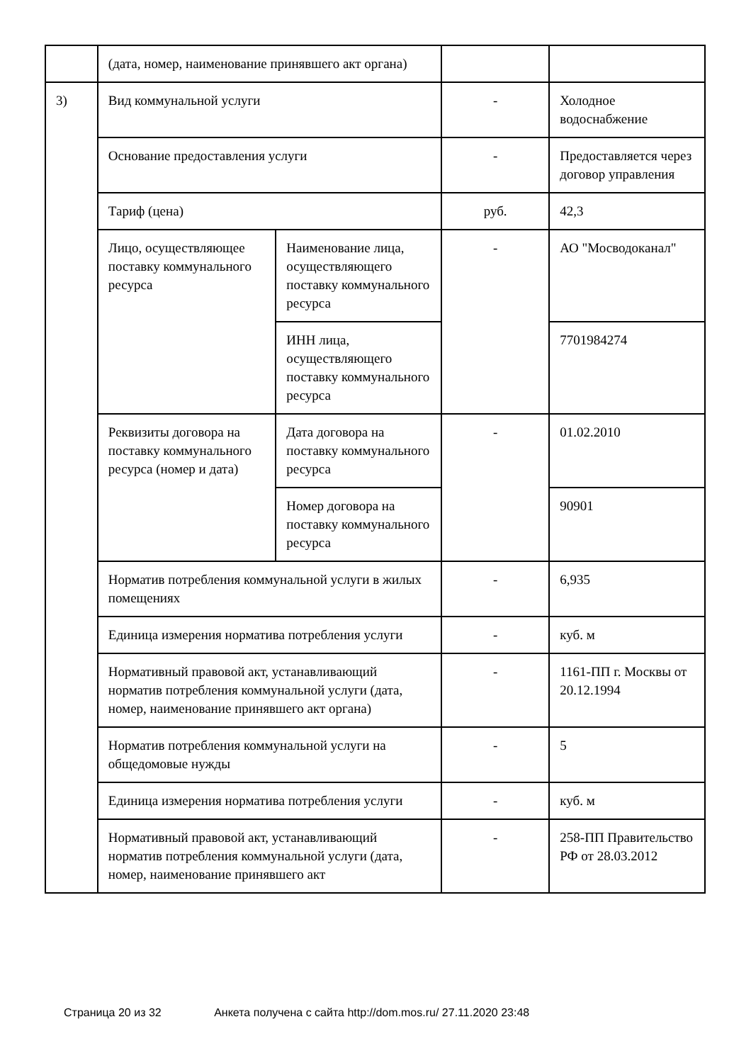| | (дата, номер, наименование принявшего акт органа) | | | |
| 3) | Вид коммунальной услуги | | - | Холодное водоснабжение |
| | Основание предоставления услуги | | - | Предоставляется через договор управления |
| | Тариф (цена) | | руб. | 42,3 |
| | Лицо, осуществляющее поставку коммунального ресурса | Наименование лица, осуществляющего поставку коммунального ресурса | - | АО "Мосводоканал" |
| | | ИНН лица, осуществляющего поставку коммунального ресурса | | 7701984274 |
| | Реквизиты договора на поставку коммунального ресурса (номер и дата) | Дата договора на поставку коммунального ресурса | - | 01.02.2010 |
| | | Номер договора на поставку коммунального ресурса | | 90901 |
| | Норматив потребления коммунальной услуги в жилых помещениях | | - | 6,935 |
| | Единица измерения норматива потребления услуги | | - | куб. м |
| | Нормативный правовой акт, устанавливающий норматив потребления коммунальной услуги (дата, номер, наименование принявшего акт органа) | | - | 1161-ПП г. Москвы от 20.12.1994 |
| | Норматив потребления коммунальной услуги на общедомовые нужды | | - | 5 |
| | Единица измерения норматива потребления услуги | | - | куб. м |
| | Нормативный правовой акт, устанавливающий норматив потребления коммунальной услуги (дата, номер, наименование принявшего акт | | - | 258-ПП Правительство РФ от 28.03.2012 |
Страница 20 из 32 Анкета получена с сайта http://dom.mos.ru/ 27.11.2020 23:48